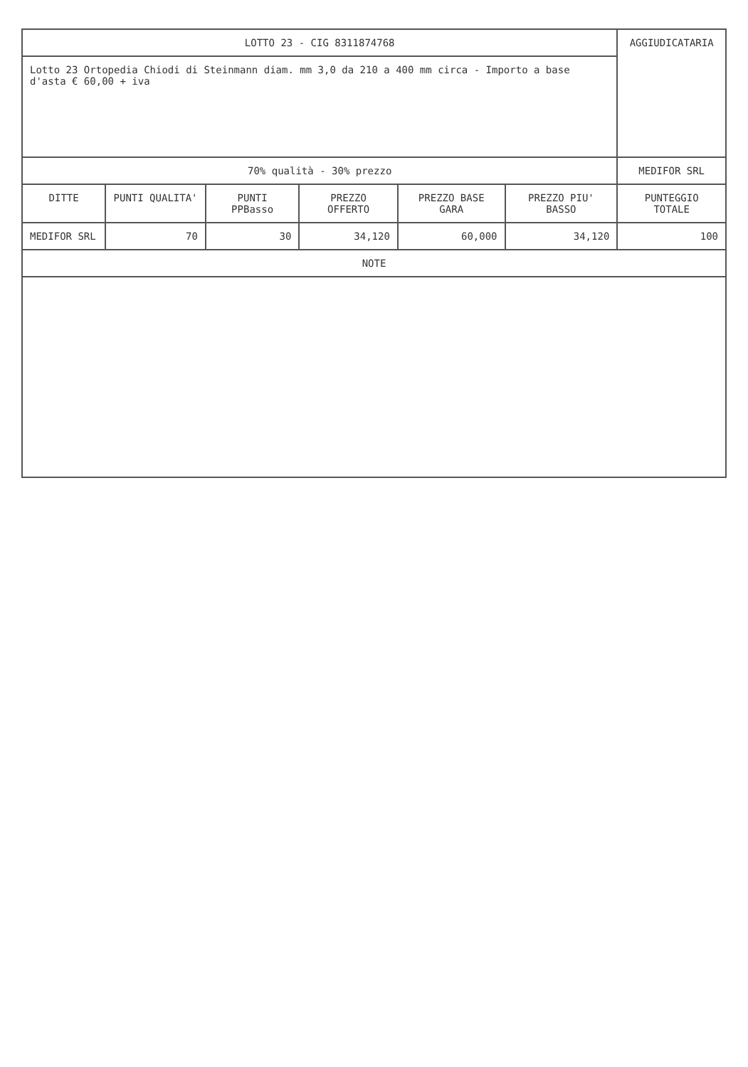| LOTTO 23 - CIG 8311874768 | | | | | | AGGIUDICATARIA |
| Lotto 23 Ortopedia Chiodi di Steinmann diam. mm 3,0 da 210 a 400 mm circa - Importo a base d'asta € 60,00 + iva | | | | | | |
| 70% qualità - 30% prezzo | | | | | | MEDIFOR SRL |
| DITTE | PUNTI QUALITA' | PUNTI PPBasso | PREZZO OFFERTO | PREZZO BASE GARA | PREZZO PIU' BASSO | PUNTEGGIO TOTALE |
| MEDIFOR SRL | 70 | 30 | 34,120 | 60,000 | 34,120 | 100 |
| NOTE | | | | | | |